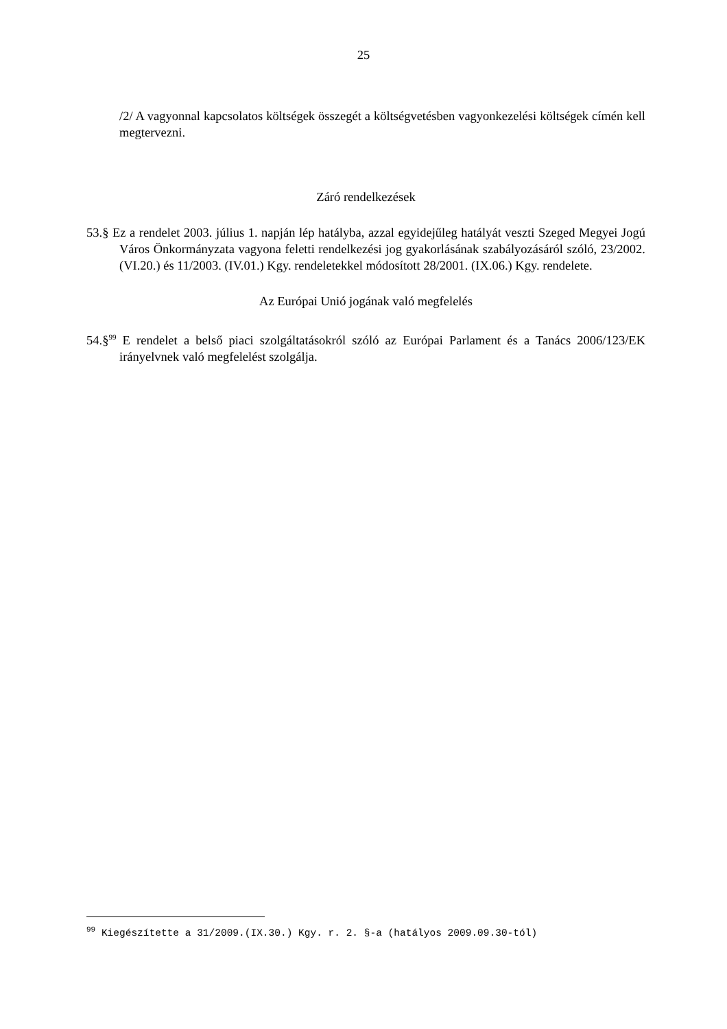25
/2/ A vagyonnal kapcsolatos költségek összegét a költségvetésben vagyonkezelési költségek címén kell megtervezni.
Záró rendelkezések
53.§ Ez a rendelet 2003. július 1. napján lép hatályba, azzal egyidejűleg hatályát veszti Szeged Megyei Jogú Város Önkormányzata vagyona feletti rendelkezési jog gyakorlásának szabályozásáról szóló, 23/2002.(VI.20.) és 11/2003. (IV.01.) Kgy. rendeletekkel módosított 28/2001. (IX.06.) Kgy. rendelete.
Az Európai Unió jogának való megfelelés
54.§<sup>99</sup> E rendelet a belső piaci szolgáltatásokról szóló az Európai Parlament és a Tanács 2006/123/EK irányelvnek való megfelelést szolgálja.
<sup>99</sup> Kiegészítette a 31/2009.(IX.30.) Kgy. r. 2. §-a (hatályos 2009.09.30-tól)